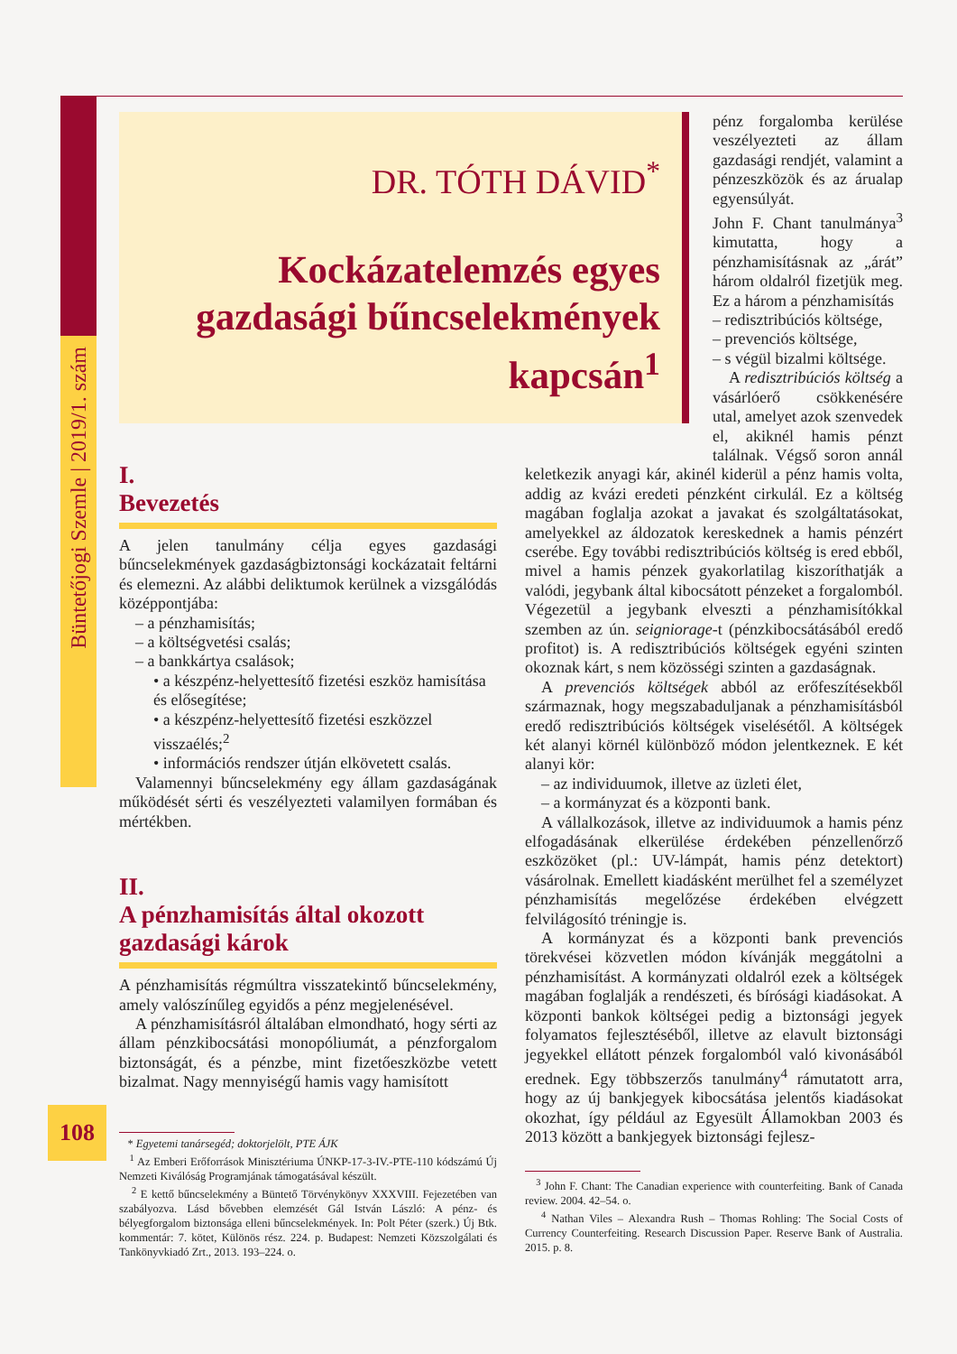Büntetőjogi Szemle | 2019/1. szám
108
DR. TÓTH DÁVID<sup>*</sup>
Kockázatelemzés egyes gazdasági bűncselekmények kapcsán<sup>1</sup>
I.
Bevezetés
A jelen tanulmány célja egyes gazdasági bűncselekmények gazdaságbiztonsági kockázatait feltárni és elemezni. Az alábbi deliktumok kerülnek a vizsgálódás középpontjába:
– a pénzhamisítás;
– a költségvetési csalás;
– a bankkártya csalások;
• a készpénz-helyettesítő fizetési eszköz hamisítása és elősegítése;
• a készpénz-helyettesítő fizetési eszközzel visszaélés;<sup>2</sup>
• információs rendszer útján elkövetett csalás.
Valamennyi bűncselekmény egy állam gazdaságának működését sérti és veszélyezteti valamilyen formában és mértékben.
II.
A pénzhamisítás által okozott gazdasági károk
A pénzhamisítás régmúltra visszatekintő bűncselekmény, amely valószínűleg egyidős a pénz megjelenésével.
A pénzhamisításról általában elmondható, hogy sérti az állam pénzkibocsátási monopóliumát, a pénzforgalom biztonságát, és a pénzbe, mint fizetőeszközbe vetett bizalmat. Nagy mennyiségű hamis vagy hamisított
* Egyetemi tanársegéd; doktorjelölt, PTE ÁJK
<sup>1</sup> Az Emberi Erőforrások Minisztériuma ÚNKP-17-3-IV.-PTE-110 kódszámú Új Nemzeti Kiválóság Programjának támogatásával készült.
<sup>2</sup> E kettő bűncselekmény a Büntető Törvénykönyv XXXVIII. Fejezetében van szabályozva. Lásd bővebben elemzését Gál István László: A pénz- és bélyegforgalom biztonsága elleni bűncselekmények. In: Polt Péter (szerk.) Új Btk. kommentár: 7. kötet, Különös rész. 224. p. Budapest: Nemzeti Közszolgálati és Tankönyvkiadó Zrt., 2013. 193–224. o.
pénz forgalomba kerülése veszélyezteti az állam gazdasági rendjét, valamint a pénzeszközök és az árualap egyensúlyát.
John F. Chant tanulmánya<sup>3</sup> kimutatta, hogy a pénzhamisításnak az „árát” három oldalról fizetjük meg. Ez a három a pénzhamisítás
– redisztribúciós költsége,
– prevenciós költsége,
– s végül bizalmi költsége.
A redisztribúciós költség a vásárlóerő csökkenésére utal, amelyet azok szenvedek el, akiknél hamis pénzt találnak. Végső soron annál keletkezik anyagi kár, akinél kiderül a pénz hamis volta, addig az kvázi eredeti pénzként cirkulál. Ez a költség magában foglalja azokat a javakat és szolgáltatásokat, amelyekkel az áldozatok kereskednek a hamis pénzért cserébe. Egy további redisztribúciós költség is ered ebből, mivel a hamis pénzek gyakorlatilag kiszoríthatják a valódi, jegybank által kibocsátott pénzeket a forgalomból. Végezetül a jegybank elveszti a pénzhamisítókkal szemben az ún. seigniorage-t (pénzkibocsátásából eredő profitot) is. A redisztribúciós költségek egyéni szinten okoznak kárt, s nem közösségi szinten a gazdaságnak.
A prevenciós költségek abból az erőfeszítésekből származnak, hogy megszabaduljanak a pénzhamisításból eredő redisztribúciós költségek viselésétől. A költségek két alanyi körnél különböző módon jelentkeznek. E két alanyi kör:
– az individuumok, illetve az üzleti élet,
– a kormányzat és a központi bank.
A vállalkozások, illetve az individuumok a hamis pénz elfogadásának elkerülése érdekében pénzellenőrző eszközöket (pl.: UV-lámpát, hamis pénz detektort) vásárolnak. Emellett kiadásként merülhet fel a személyzet pénzhamisítás megelőzése érdekében elvégzett felvilágosító tréningje is.
A kormányzat és a központi bank prevenciós törekvései közvetlen módon kívánják meggátolni a pénzhamisítást. A kormányzati oldalról ezek a költségek magában foglalják a rendészeti, és bírósági kiadásokat. A központi bankok költségei pedig a biztonsági jegyek folyamatos fejlesztéséből, illetve az elavult biztonsági jegyekkel ellátott pénzek forgalomból való kivonásából erednek. Egy többszerzős tanulmány<sup>4</sup> rámutatott arra, hogy az új bankjegyek kibocsátása jelentős kiadásokat okozhat, így például az Egyesült Államokban 2003 és 2013 között a bankjegyek biztonsági fejlesz-
<sup>3</sup> John F. Chant: The Canadian experience with counterfeiting. Bank of Canada review. 2004. 42–54. o.
<sup>4</sup> Nathan Viles – Alexandra Rush – Thomas Rohling: The Social Costs of Currency Counterfeiting. Research Discussion Paper. Reserve Bank of Australia. 2015. p. 8.